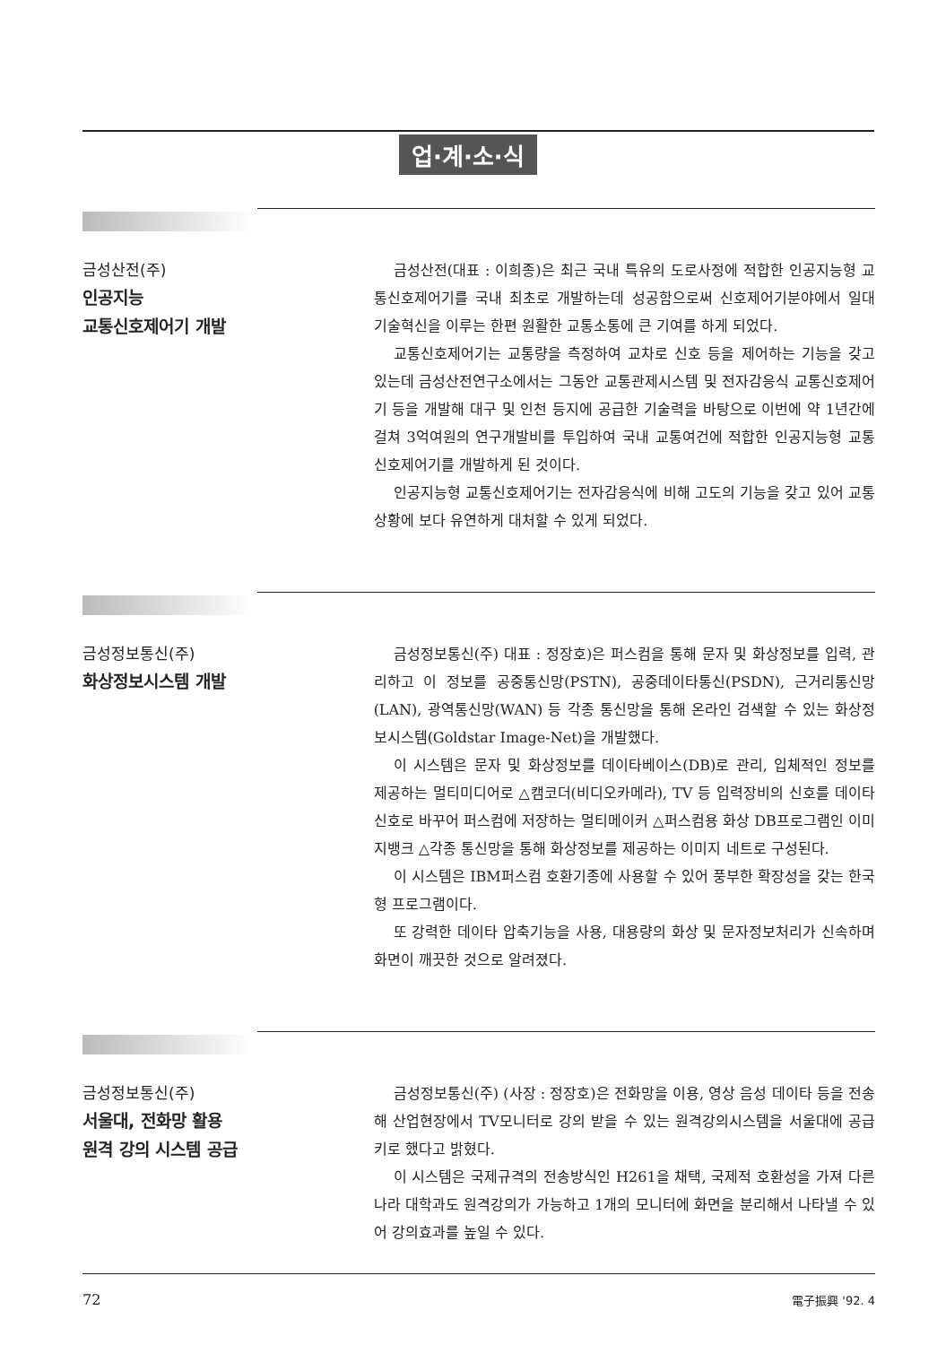업·계·소·식
금성산전(주)
인공지능
교통신호제어기 개발
금성산전(대표 : 이희종)은 최근 국내 특유의 도로사정에 적합한 인공지능형 교통신호제어기를 국내 최초로 개발하는데 성공함으로써 신호제어기분야에서 일대 기술혁신을 이루는 한편 원활한 교통소통에 큰 기여를 하게 되었다.
교통신호제어기는 교통량을 측정하여 교차로 신호 등을 제어하는 기능을 갖고 있는데 금성산전연구소에서는 그동안 교통관제시스템 및 전자감응식 교통신호제어기 등을 개발해 대구 및 인천 등지에 공급한 기술력을 바탕으로 이번에 약 1년간에 걸쳐 3억여원의 연구개발비를 투입하여 국내 교통여건에 적합한 인공지능형 교통신호제어기를 개발하게 된 것이다.
인공지능형 교통신호제어기는 전자감응식에 비해 고도의 기능을 갖고 있어 교통상황에 보다 유연하게 대처할 수 있게 되었다.
금성정보통신(주)
화상정보시스템 개발
금성정보통신(주) 대표 : 정장호)은 퍼스컴을 통해 문자 및 화상정보를 입력, 관리하고 이 정보를 공중통신망(PSTN), 공중데이타통신(PSDN), 근거리통신망(LAN), 광역통신망(WAN) 등 각종 통신망을 통해 온라인 검색할 수 있는 화상정보시스템(Goldstar Image-Net)을 개발했다.
이 시스템은 문자 및 화상정보를 데이타베이스(DB)로 관리, 입체적인 정보를 제공하는 멀티미디어로 △캠코더(비디오카메라), TV 등 입력장비의 신호를 데이타신호로 바꾸어 퍼스컴에 저장하는 멀티메이커 △퍼스컴용 화상 DB프로그램인 이미지뱅크 △각종 통신망을 통해 화상정보를 제공하는 이미지 네트로 구성된다.
이 시스템은 IBM퍼스컴 호환기종에 사용할 수 있어 풍부한 확장성을 갖는 한국형 프로그램이다.
또 강력한 데이타 압축기능을 사용, 대용량의 화상 및 문자정보처리가 신속하며 화면이 깨끗한 것으로 알려졌다.
금성정보통신(주)
서울대, 전화망 활용
원격 강의 시스템 공급
금성정보통신(주) (사장 : 정장호)은 전화망을 이용, 영상 음성 데이타 등을 전송해 산업현장에서 TV모니터로 강의 받을 수 있는 원격강의시스템을 서울대에 공급키로 했다고 밝혔다.
이 시스템은 국제규격의 전송방식인 H261을 채택, 국제적 호환성을 가져 다른나라 대학과도 원격강의가 가능하고 1개의 모니터에 화면을 분리해서 나타낼 수 있어 강의효과를 높일 수 있다.
72 電子振興 '92. 4